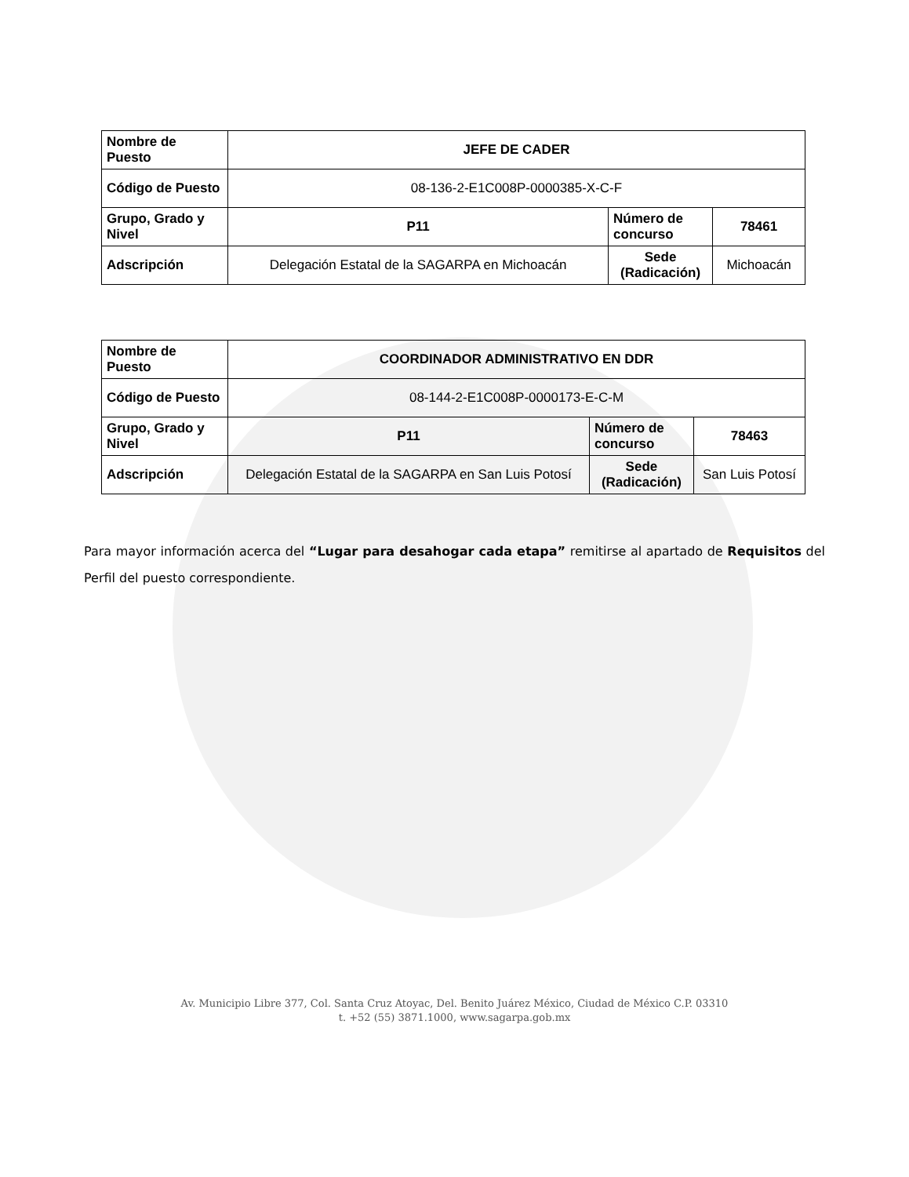| Nombre de Puesto | JEFE DE CADER | | |
| Código de Puesto | 08-136-2-E1C008P-0000385-X-C-F | | |
| Grupo, Grado y Nivel | P11 | Número de concurso | 78461 |
| Adscripción | Delegación Estatal de la SAGARPA en Michoacán | Sede (Radicación) | Michoacán |
| Nombre de Puesto | COORDINADOR ADMINISTRATIVO EN DDR | | |
| Código de Puesto | 08-144-2-E1C008P-0000173-E-C-M | | |
| Grupo, Grado y Nivel | P11 | Número de concurso | 78463 |
| Adscripción | Delegación Estatal de la SAGARPA en San Luis Potosí | Sede (Radicación) | San Luis Potosí |
Para mayor información acerca del “Lugar para desahogar cada etapa” remitirse al apartado de Requisitos del Perfil del puesto correspondiente.
Av. Municipio Libre 377, Col. Santa Cruz Atoyac, Del. Benito Juárez México, Ciudad de México C.P. 03310
t. +52 (55) 3871.1000, www.sagarpa.gob.mx